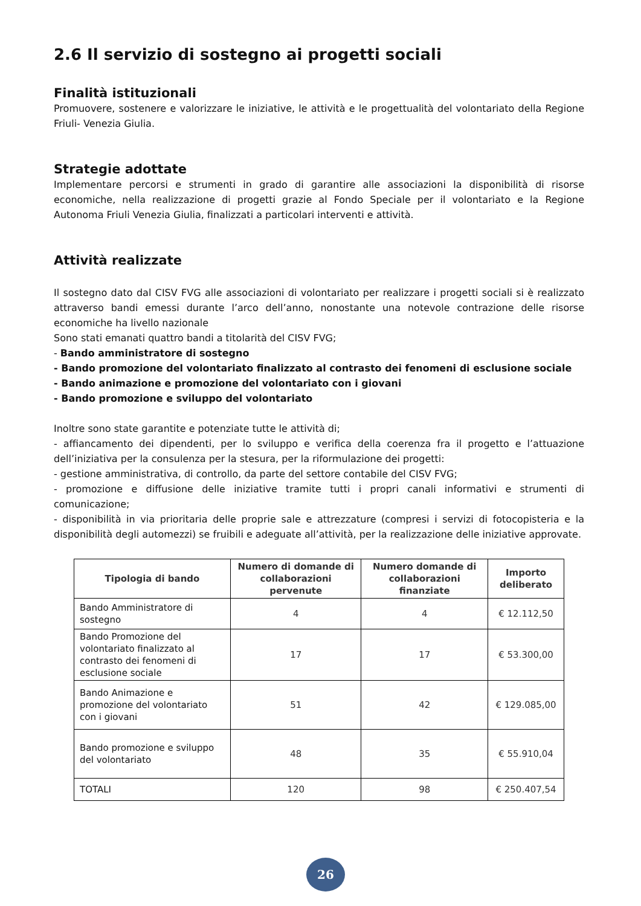2.6 Il servizio di sostegno ai progetti sociali
Finalità istituzionali
Promuovere, sostenere e valorizzare le iniziative, le attività e le progettualità del volontariato della Regione Friuli- Venezia Giulia.
Strategie adottate
Implementare percorsi e strumenti in grado di garantire alle associazioni la disponibilità di risorse economiche, nella realizzazione di progetti grazie al Fondo Speciale per il volontariato e la Regione Autonoma Friuli Venezia Giulia, finalizzati a particolari interventi e attività.
Attività realizzate
Il sostegno dato dal CISV FVG alle associazioni di volontariato per realizzare i progetti sociali si è realizzato attraverso bandi emessi durante l’arco dell’anno, nonostante una notevole contrazione delle risorse economiche ha livello nazionale
Sono stati emanati quattro bandi a titolarità del CISV FVG;
- Bando amministratore di sostegno
- Bando promozione del volontariato finalizzato al contrasto dei fenomeni di esclusione sociale
- Bando animazione e promozione del volontariato con i giovani
- Bando promozione e sviluppo del volontariato
Inoltre sono state garantite e potenziate tutte le attività di;
- affiancamento dei dipendenti, per lo sviluppo e verifica della coerenza fra il progetto e l’attuazione dell’iniziativa per la consulenza per la stesura, per la riformulazione dei progetti:
- gestione amministrativa, di controllo, da parte del settore contabile del CISV FVG;
- promozione e diffusione delle iniziative tramite tutti i propri canali informativi e strumenti di comunicazione;
- disponibilità in via prioritaria delle proprie sale e attrezzature (compresi i servizi di fotocopisteria e la disponibilità degli automezzi) se fruibili e adeguate all’attività, per la realizzazione delle iniziative approvate.
| Tipologia di bando | Numero di domande di collaborazioni pervenute | Numero domande di collaborazioni finanziate | Importo deliberato |
| --- | --- | --- | --- |
| Bando Amministratore di sostegno | 4 | 4 | € 12.112,50 |
| Bando Promozione del volontariato finalizzato al contrasto dei fenomeni di esclusione sociale | 17 | 17 | € 53.300,00 |
| Bando Animazione e promozione del volontariato con i giovani | 51 | 42 | € 129.085,00 |
| Bando promozione e sviluppo del volontariato | 48 | 35 | € 55.910,04 |
| TOTALI | 120 | 98 | € 250.407,54 |
26